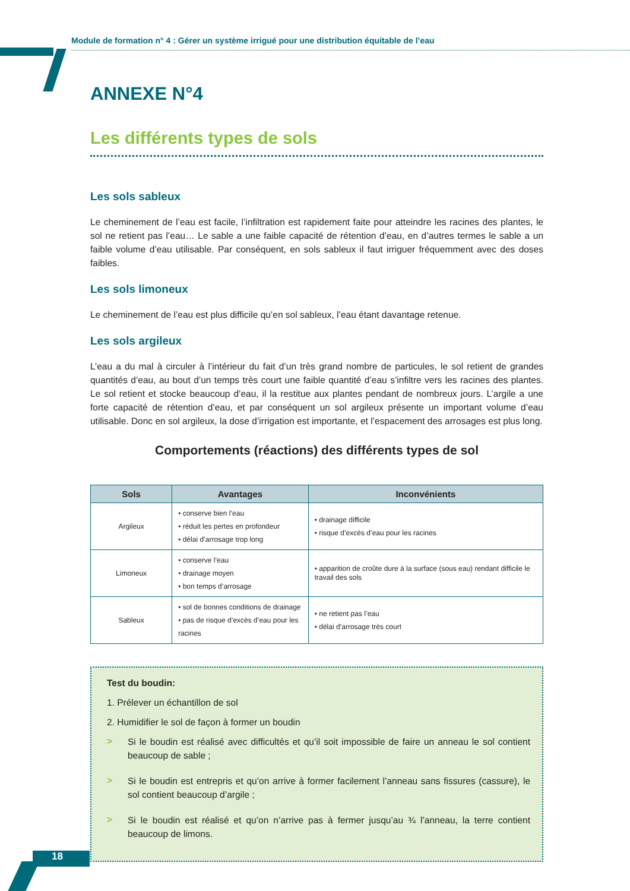Module de formation n° 4 : Gérer un système irrigué pour une distribution équitable de l’eau
ANNEXE N°4
Les différents types de sols
Les sols sableux
Le cheminement de l’eau est facile, l’infiltration est rapidement faite pour atteindre les racines des plantes, le sol ne retient pas l’eau… Le sable a une faible capacité de rétention d’eau, en d’autres termes le sable a un faible volume d’eau utilisable. Par conséquent, en sols sableux il faut irriguer fréquemment avec des doses faibles.
Les sols limoneux
Le cheminement de l’eau est plus difficile qu’en sol sableux, l’eau étant davantage retenue.
Les sols argileux
L’eau a du mal à circuler à l’intérieur du fait d’un très grand nombre de particules, le sol retient de grandes quantités d’eau, au bout d’un temps très court une faible quantité d’eau s’infiltre vers les racines des plantes. Le sol retient et stocke beaucoup d’eau, il la restitue aux plantes pendant de nombreux jours. L’argile a une forte capacité de rétention d’eau, et par conséquent un sol argileux présente un important volume d’eau utilisable. Donc en sol argileux, la dose d’irrigation est importante, et l’espacement des arrosages est plus long.
Comportements (réactions) des différents types de sol
| Sols | Avantages | Inconvénients |
| --- | --- | --- |
| Argileux | • conserve bien l’eau • réduit les pertes en profondeur • délai d’arrosage trop long | • drainage difficile • risque d’excès d’eau pour les racines |
| Limoneux | • conserve l’eau • drainage moyen • bon temps d’arrosage | • apparition de croûte dure à la surface (sous eau) rendant difficile le travail des sols |
| Sableux | • sol de bonnes conditions de drainage • pas de risque d’excès d’eau pour les racines | • ne retient pas l’eau • délai d’arrosage très court |
Test du boudin:
1. Prélever un échantillon de sol
2. Humidifier le sol de façon à former un boudin
>
Si le boudin est réalisé avec difficultés et qu’il soit impossible de faire un anneau le sol contient beaucoup de sable ;
>
Si le boudin est entrepris et qu’on arrive à former facilement l’anneau sans fissures (cassure), le sol contient beaucoup d’argile ;
>
Si le boudin est réalisé et qu’on n’arrive pas à fermer jusqu’au ¾ l’anneau, la terre contient beaucoup de limons.
18